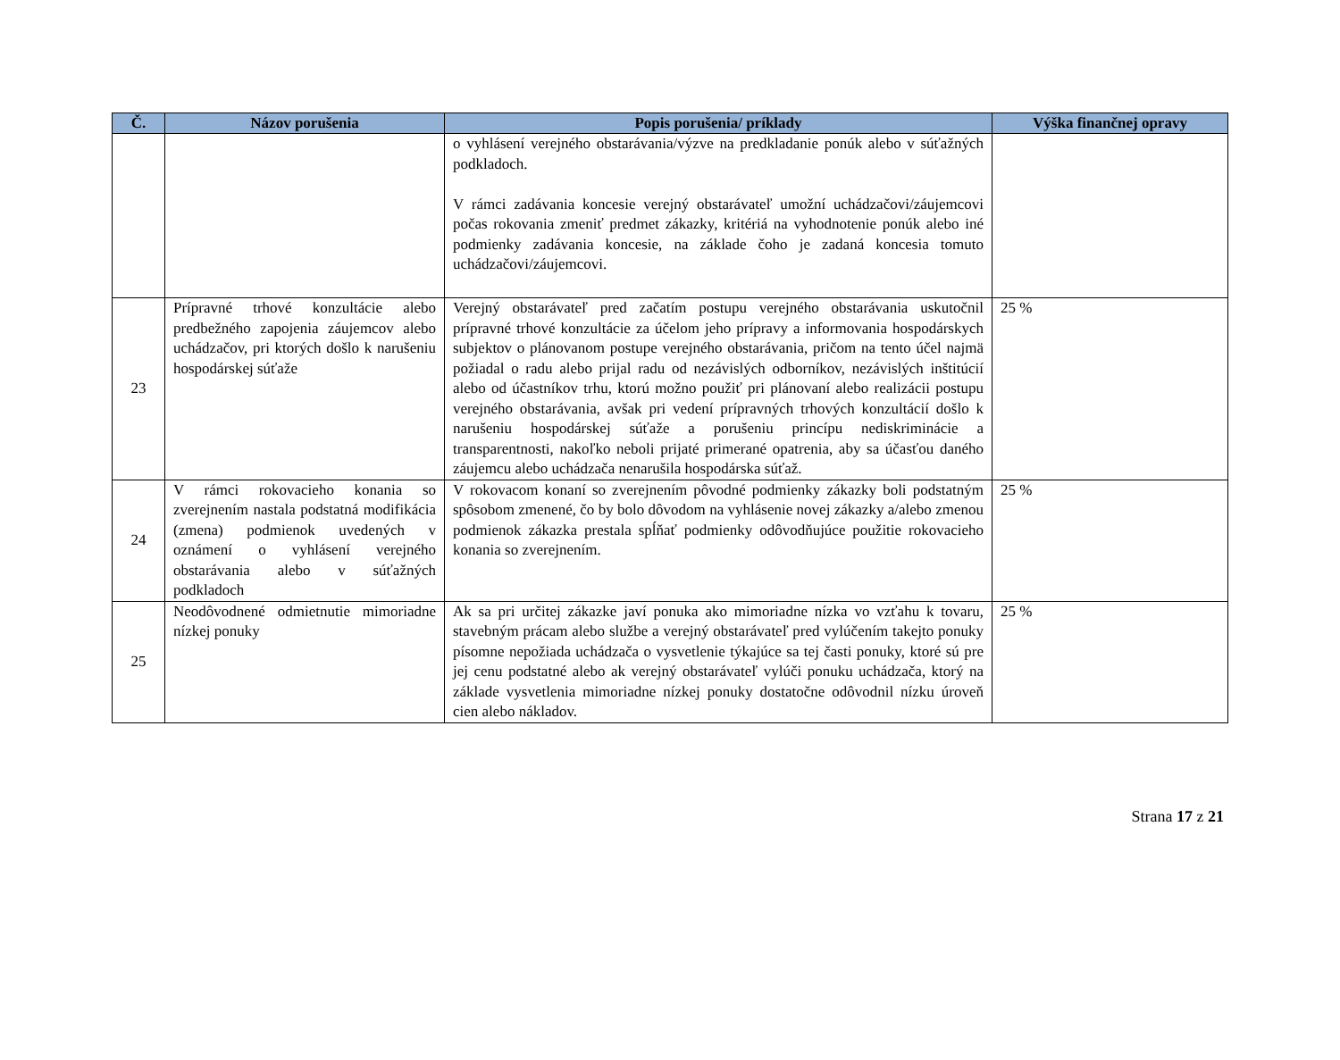| Č. | Názov porušenia | Popis porušenia/ príklady | Výška finančnej opravy |
| --- | --- | --- | --- |
| | | o vyhlásení verejného obstarávania/výzve na predkladanie ponúk alebo v súťažných podkladoch. V rámci zadávania koncesie verejný obstarávateľ umožní uchádzačovi/záujemcovi počas rokovania zmeniť predmet zákazky, kritériá na vyhodnotenie ponúk alebo iné podmienky zadávania koncesie, na základe čoho je zadaná koncesia tomuto uchádzačovi/záujemcovi. | |
| 23 | Prípravné trhové konzultácie alebo predbežného zapojenia záujemcov alebo uchádzačov, pri ktorých došlo k narušeniu hospodárskej súťaže | Verejný obstarávateľ pred začatím postupu verejného obstarávania uskutočnil prípravné trhové konzultácie za účelom jeho prípravy a informovania hospodárskych subjektov o plánovanom postupe verejného obstarávania, pričom na tento účel najmä požiadal o radu alebo prijal radu od nezávislých odborníkov, nezávislých inštitúcií alebo od účastníkov trhu, ktorú možno použiť pri plánovaní alebo realizácii postupu verejného obstarávania, avšak pri vedení prípravných trhových konzultácií došlo k narušeniu hospodárskej súťaže a porušeniu princípu nediskriminácie a transparentnosti, nakoľko neboli prijaté primerané opatrenia, aby sa účasťou daného záujemcu alebo uchádzača nenarušila hospodárska súťaž. | 25 % |
| 24 | V rámci rokovacieho konania so zverejnením nastala podstatná modifikácia (zmena) podmienok uvedených v oznámení o vyhlásení verejného obstarávania alebo v súťažných podkladoch | V rokovacom konaní so zverejnením pôvodné podmienky zákazky boli podstatným spôsobom zmenené, čo by bolo dôvodom na vyhlásenie novej zákazky a/alebo zmenou podmienok zákazka prestala spĺňať podmienky odôvodňujúce použitie rokovacieho konania so zverejnením. | 25 % |
| 25 | Neodôvodnené odmietnutie mimoriadne nízkej ponuky | Ak sa pri určitej zákazke javí ponuka ako mimoriadne nízka vo vzťahu k tovaru, stavebným prácam alebo službe a verejný obstarávateľ pred vylúčením takejto ponuky písomne nepožiada uchádzača o vysvetlenie týkajúce sa tej časti ponuky, ktoré sú pre jej cenu podstatné alebo ak verejný obstarávateľ vylúči ponuku uchádzača, ktorý na základe vysvetlenia mimoriadne nízkej ponuky dostatočne odôvodnil nízku úroveň cien alebo nákladov. | 25 % |
Strana 17 z 21